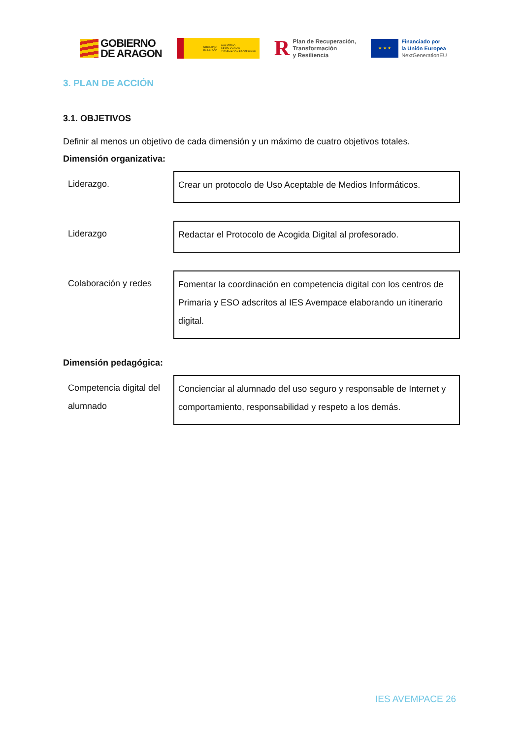GOBIERNO
DE ARAGON
GOBIERNO
DE ESPAÑA MINISTERIO
DE EDUCACIÓN
Y FORMACIÓN PROFESIONAL
R Plan de Recuperación,
Transformación
y Resiliencia
★ ★ ★
Financiado por
la Unión Europea
NextGenerationEU
3. PLAN DE ACCIÓN
3.1. OBJETIVOS
Definir al menos un objetivo de cada dimensión y un máximo de cuatro objetivos totales.
Dimensión organizativa:
Liderazgo. Crear un protocolo de Uso Aceptable de Medios Informáticos.
Liderazgo Redactar el Protocolo de Acogida Digital al profesorado.
Colaboración y redes
Fomentar la coordinación en competencia digital con los centros de Primaria y ESO adscritos al IES Avempace elaborando un itinerario digital.
Dimensión pedagógica:
Competencia digital del alumnado
Concienciar al alumnado del uso seguro y responsable de Internet y comportamiento, responsabilidad y respeto a los demás.
IES AVEMPACE 26